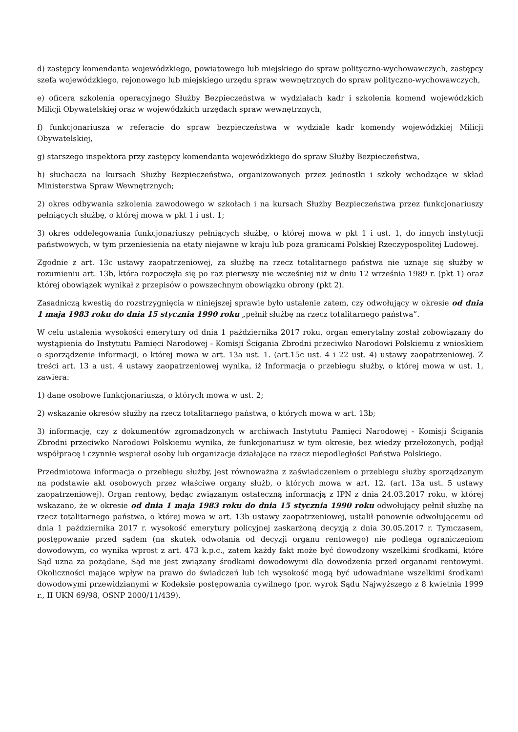d) zastępcy komendanta wojewódzkiego, powiatowego lub miejskiego do spraw polityczno-wychowawczych, zastępcy szefa wojewódzkiego, rejonowego lub miejskiego urzędu spraw wewnętrznych do spraw polityczno-wychowawczych,
e) oficera szkolenia operacyjnego Służby Bezpieczeństwa w wydziałach kadr i szkolenia komend wojewódzkich Milicji Obywatelskiej oraz w wojewódzkich urzędach spraw wewnętrznych,
f) funkcjonariusza w referacie do spraw bezpieczeństwa w wydziale kadr komendy wojewódzkiej Milicji Obywatelskiej,
g) starszego inspektora przy zastępcy komendanta wojewódzkiego do spraw Służby Bezpieczeństwa,
h) słuchacza na kursach Służby Bezpieczeństwa, organizowanych przez jednostki i szkoły wchodzące w skład Ministerstwa Spraw Wewnętrznych;
2) okres odbywania szkolenia zawodowego w szkołach i na kursach Służby Bezpieczeństwa przez funkcjonariuszy pełniących służbę, o której mowa w pkt 1 i ust. 1;
3) okres oddelegowania funkcjonariuszy pełniących służbę, o której mowa w pkt 1 i ust. 1, do innych instytucji państwowych, w tym przeniesienia na etaty niejawne w kraju lub poza granicami Polskiej Rzeczypospolitej Ludowej.
Zgodnie z art. 13c ustawy zaopatrzeniowej, za służbę na rzecz totalitarnego państwa nie uznaje się służby w rozumieniu art. 13b, która rozpoczęła się po raz pierwszy nie wcześniej niż w dniu 12 września 1989 r. (pkt 1) oraz której obowiązek wynikał z przepisów o powszechnym obowiązku obrony (pkt 2).
Zasadniczą kwestią do rozstrzygnięcia w niniejszej sprawie było ustalenie zatem, czy odwołujący w okresie od dnia 1 maja 1983 roku do dnia 15 stycznia 1990 roku „pełnił służbę na rzecz totalitarnego państwa”.
W celu ustalenia wysokości emerytury od dnia 1 października 2017 roku, organ emerytalny został zobowiązany do wystąpienia do Instytutu Pamięci Narodowej - Komisji Ścigania Zbrodni przeciwko Narodowi Polskiemu z wnioskiem o sporządzenie informacji, o której mowa w art. 13a ust. 1. (art.15c ust. 4 i 22 ust. 4) ustawy zaopatrzeniowej. Z treści art. 13 a ust. 4 ustawy zaopatrzeniowej wynika, iż Informacja o przebiegu służby, o której mowa w ust. 1, zawiera:
1) dane osobowe funkcjonariusza, o których mowa w ust. 2;
2) wskazanie okresów służby na rzecz totalitarnego państwa, o których mowa w art. 13b;
3) informację, czy z dokumentów zgromadzonych w archiwach Instytutu Pamięci Narodowej - Komisji Ścigania Zbrodni przeciwko Narodowi Polskiemu wynika, że funkcjonariusz w tym okresie, bez wiedzy przełożonych, podjął współpracę i czynnie wspierał osoby lub organizacje działające na rzecz niepodległości Państwa Polskiego.
Przedmiotowa informacja o przebiegu służby, jest równoważna z zaświadczeniem o przebiegu służby sporządzanym na podstawie akt osobowych przez właściwe organy służb, o których mowa w art. 12. (art. 13a ust. 5 ustawy zaopatrzeniowej). Organ rentowy, będąc związanym ostateczną informacją z IPN z dnia 24.03.2017 roku, w której wskazano, że w okresie od dnia 1 maja 1983 roku do dnia 15 stycznia 1990 roku odwołujący pełnił służbę na rzecz totalitarnego państwa, o której mowa w art. 13b ustawy zaopatrzeniowej, ustalił ponownie odwołującemu od dnia 1 października 2017 r. wysokość emerytury policyjnej zaskarżoną decyzją z dnia 30.05.2017 r. Tymczasem, postępowanie przed sądem (na skutek odwołania od decyzji organu rentowego) nie podlega ograniczeniom dowodowym, co wynika wprost z art. 473 k.p.c., zatem każdy fakt może być dowodzony wszelkimi środkami, które Sąd uzna za pożądane, Sąd nie jest związany środkami dowodowymi dla dowodzenia przed organami rentowymi. Okoliczności mające wpływ na prawo do świadczeń lub ich wysokość mogą być udowadniane wszelkimi środkami dowodowymi przewidzianymi w Kodeksie postępowania cywilnego (por. wyrok Sądu Najwyższego z 8 kwietnia 1999 r., II UKN 69/98, OSNP 2000/11/439).